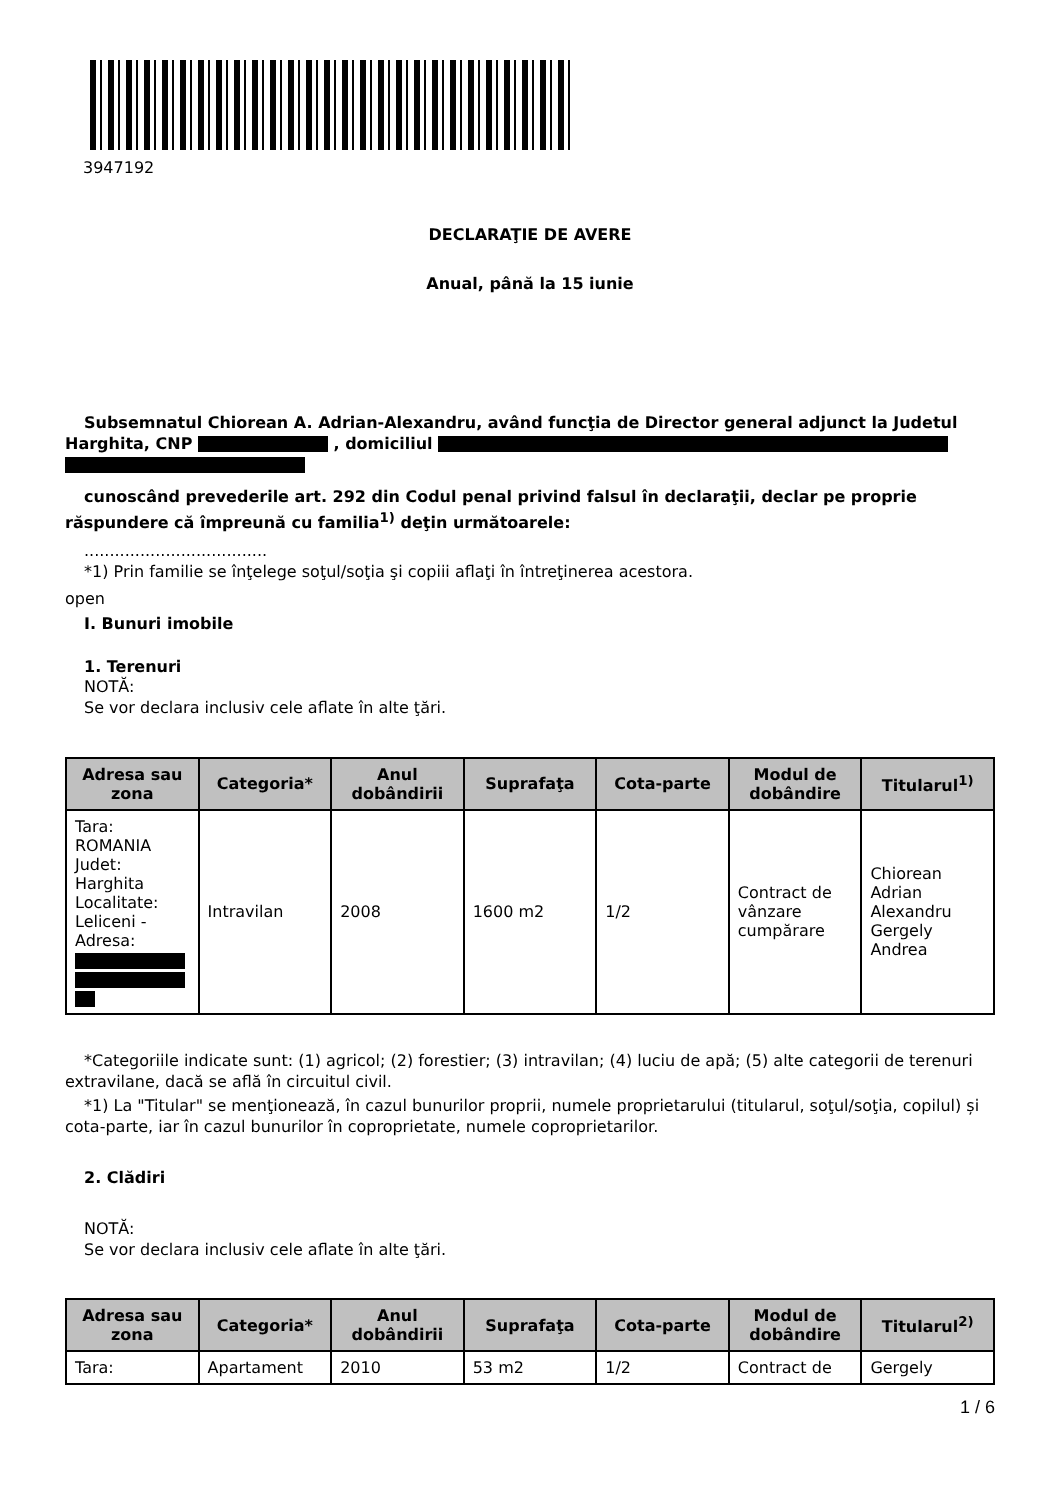3947192
DECLARAŢIE DE AVERE
Anual, până la 15 iunie
Subsemnatul Chiorean A. Adrian-Alexandru, având funcţia de Director general adjunct la Judetul Harghita, CNP , domiciliul
cunoscând prevederile art. 292 din Codul penal privind falsul în declaraţii, declar pe proprie răspundere că împreună cu familia<sup>1)</sup> deţin următoarele:
....................................
*1) Prin familie se înţelege soţul/soţia şi copiii aflaţi în întreţinerea acestora.
open
I. Bunuri imobile
1. Terenuri
NOTĂ:
Se vor declara inclusiv cele aflate în alte ţări.
| Adresa sau zona | Categoria* | Anul dobândirii | Suprafaţa | Cota-parte | Modul de dobândire | Titularul<sup>1)</sup> |
| --- | --- | --- | --- | --- | --- | --- |
| Tara: ROMANIA Judet: Harghita Localitate: Leliceni - Adresa: | Intravilan | 2008 | 1600 m2 | 1/2 | Contract de vânzare cumpărare | Chiorean Adrian Alexandru Gergely Andrea |
*Categoriile indicate sunt: (1) agricol; (2) forestier; (3) intravilan; (4) luciu de apă; (5) alte categorii de terenuri extravilane, dacă se află în circuitul civil.
*1) La "Titular" se menţionează, în cazul bunurilor proprii, numele proprietarului (titularul, soţul/soţia, copilul) și cota-parte, iar în cazul bunurilor în coproprietate, numele coproprietarilor.
2. Clădiri
NOTĂ:
Se vor declara inclusiv cele aflate în alte ţări.
| Adresa sau zona | Categoria* | Anul dobândirii | Suprafaţa | Cota-parte | Modul de dobândire | Titularul<sup>2)</sup> |
| --- | --- | --- | --- | --- | --- | --- |
| Tara: | Apartament | 2010 | 53 m2 | 1/2 | Contract de | Gergely |
1 / 6